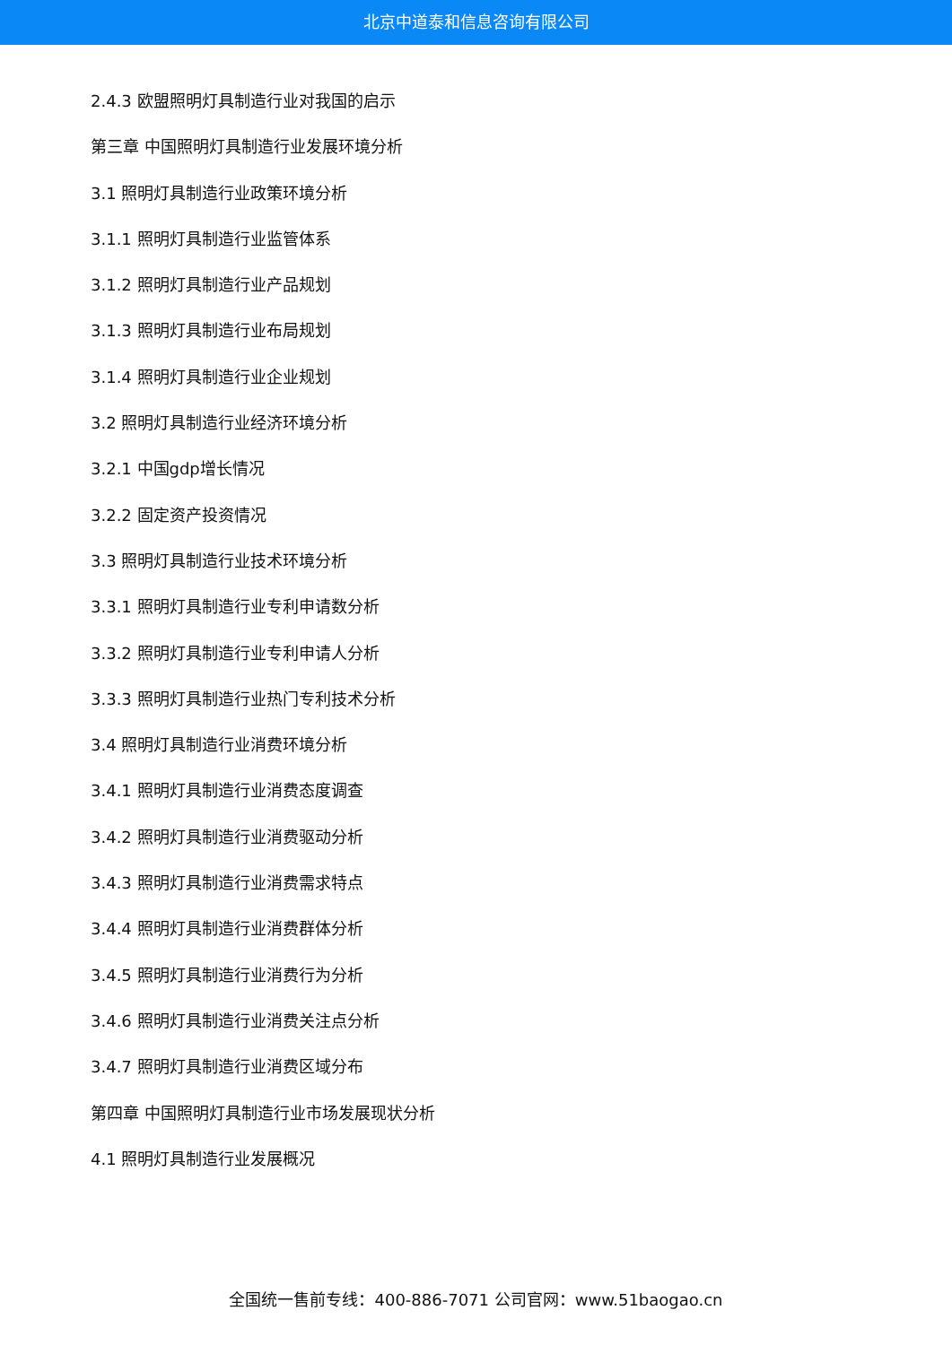北京中道泰和信息咨询有限公司
2.4.3 欧盟照明灯具制造行业对我国的启示
第三章 中国照明灯具制造行业发展环境分析
3.1 照明灯具制造行业政策环境分析
3.1.1 照明灯具制造行业监管体系
3.1.2 照明灯具制造行业产品规划
3.1.3 照明灯具制造行业布局规划
3.1.4 照明灯具制造行业企业规划
3.2 照明灯具制造行业经济环境分析
3.2.1 中国gdp增长情况
3.2.2 固定资产投资情况
3.3 照明灯具制造行业技术环境分析
3.3.1 照明灯具制造行业专利申请数分析
3.3.2 照明灯具制造行业专利申请人分析
3.3.3 照明灯具制造行业热门专利技术分析
3.4 照明灯具制造行业消费环境分析
3.4.1 照明灯具制造行业消费态度调查
3.4.2 照明灯具制造行业消费驱动分析
3.4.3 照明灯具制造行业消费需求特点
3.4.4 照明灯具制造行业消费群体分析
3.4.5 照明灯具制造行业消费行为分析
3.4.6 照明灯具制造行业消费关注点分析
3.4.7 照明灯具制造行业消费区域分布
第四章 中国照明灯具制造行业市场发展现状分析
4.1 照明灯具制造行业发展概况
全国统一售前专线：400-886-7071 公司官网：www.51baogao.cn